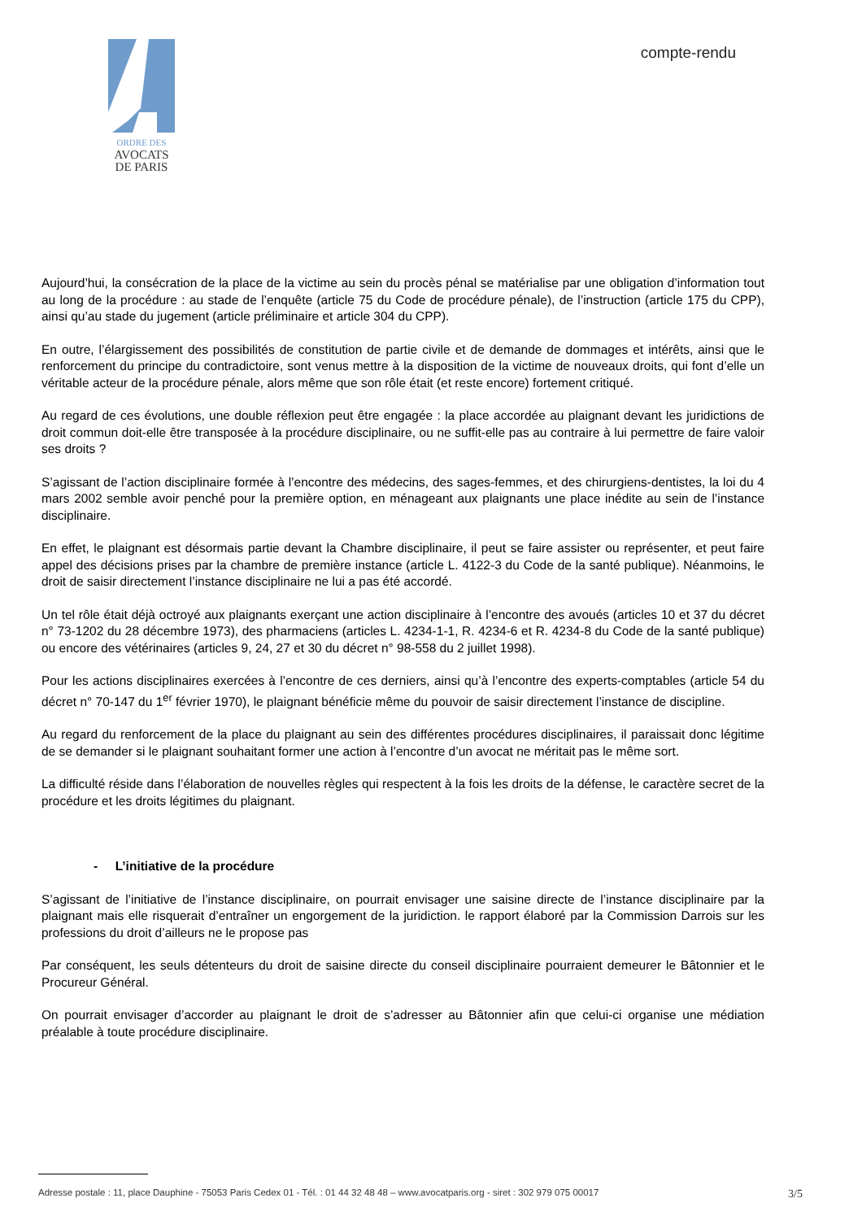ORDRE DES
AVOCATS
DE PARIS
compte-rendu
Aujourd’hui, la consécration de la place de la victime au sein du procès pénal se matérialise par une obligation d’information tout au long de la procédure : au stade de l’enquête (article 75 du Code de procédure pénale), de l’instruction (article 175 du CPP), ainsi qu’au stade du jugement (article préliminaire et article 304 du CPP).
En outre, l’élargissement des possibilités de constitution de partie civile et de demande de dommages et intérêts, ainsi que le renforcement du principe du contradictoire, sont venus mettre à la disposition de la victime de nouveaux droits, qui font d’elle un véritable acteur de la procédure pénale, alors même que son rôle était (et reste encore) fortement critiqué.
Au regard de ces évolutions, une double réflexion peut être engagée : la place accordée au plaignant devant les juridictions de droit commun doit-elle être transposée à la procédure disciplinaire, ou ne suffit-elle pas au contraire à lui permettre de faire valoir ses droits ?
S’agissant de l’action disciplinaire formée à l’encontre des médecins, des sages-femmes, et des chirurgiens-dentistes, la loi du 4 mars 2002 semble avoir penché pour la première option, en ménageant aux plaignants une place inédite au sein de l’instance disciplinaire.
En effet, le plaignant est désormais partie devant la Chambre disciplinaire, il peut se faire assister ou représenter, et peut faire appel des décisions prises par la chambre de première instance (article L. 4122-3 du Code de la santé publique). Néanmoins, le droit de saisir directement l’instance disciplinaire ne lui a pas été accordé.
Un tel rôle était déjà octroyé aux plaignants exerçant une action disciplinaire à l’encontre des avoués (articles 10 et 37 du décret n° 73-1202 du 28 décembre 1973), des pharmaciens (articles L. 4234-1-1, R. 4234-6 et R. 4234-8 du Code de la santé publique) ou encore des vétérinaires (articles 9, 24, 27 et 30 du décret n° 98-558 du 2 juillet 1998).
Pour les actions disciplinaires exercées à l’encontre de ces derniers, ainsi qu’à l’encontre des experts-comptables (article 54 du décret n° 70-147 du 1<sup>er</sup> février 1970), le plaignant bénéficie même du pouvoir de saisir directement l’instance de discipline.
Au regard du renforcement de la place du plaignant au sein des différentes procédures disciplinaires, il paraissait donc légitime de se demander si le plaignant souhaitant former une action à l’encontre d’un avocat ne méritait pas le même sort.
La difficulté réside dans l’élaboration de nouvelles règles qui respectent à la fois les droits de la défense, le caractère secret de la procédure et les droits légitimes du plaignant.
- L’initiative de la procédure
S’agissant de l’initiative de l’instance disciplinaire, on pourrait envisager une saisine directe de l’instance disciplinaire par la plaignant mais elle risquerait d’entraîner un engorgement de la juridiction. le rapport élaboré par la Commission Darrois sur les professions du droit d’ailleurs ne le propose pas
Par conséquent, les seuls détenteurs du droit de saisine directe du conseil disciplinaire pourraient demeurer le Bâtonnier et le Procureur Général.
On pourrait envisager d’accorder au plaignant le droit de s’adresser au Bâtonnier afin que celui-ci organise une médiation préalable à toute procédure disciplinaire.
Adresse postale : 11, place Dauphine - 75053 Paris Cedex 01 - Tél. : 01 44 32 48 48 – www.avocatparis.org - siret : 302 979 075 00017 3/5